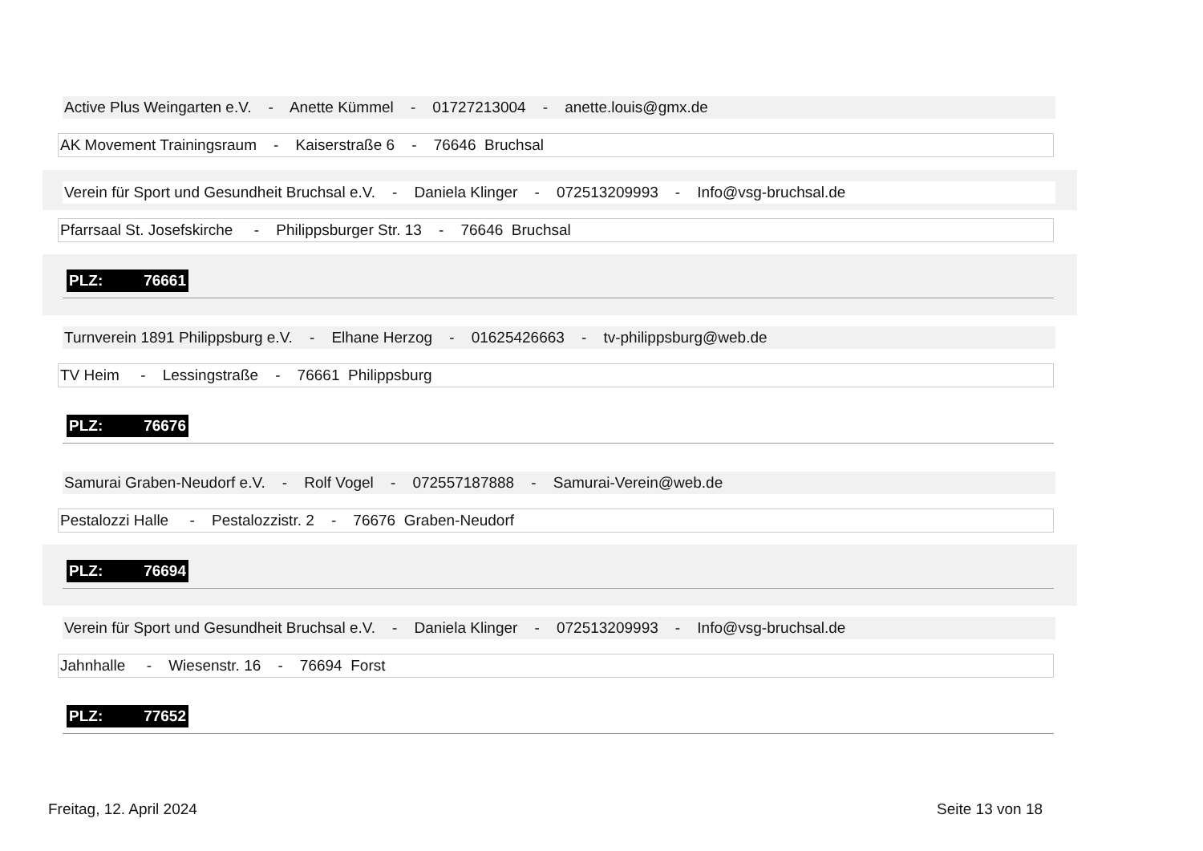Active Plus Weingarten e.V. - Anette Kümmel - 01727213004 - anette.louis@gmx.de
AK Movement Trainingsraum - Kaiserstraße 6 - 76646 Bruchsal
Verein für Sport und Gesundheit Bruchsal e.V. - Daniela Klinger - 072513209993 - Info@vsg-bruchsal.de
Pfarrsaal St. Josefskirche - Philippsburger Str. 13 - 76646 Bruchsal
PLZ: 76661
Turnverein 1891 Philippsburg e.V. - Elhane Herzog - 01625426663 - tv-philippsburg@web.de
TV Heim - Lessingstraße - 76661 Philippsburg
PLZ: 76676
Samurai Graben-Neudorf e.V. - Rolf Vogel - 072557187888 - Samurai-Verein@web.de
Pestalozzi Halle - Pestalozzistr. 2 - 76676 Graben-Neudorf
PLZ: 76694
Verein für Sport und Gesundheit Bruchsal e.V. - Daniela Klinger - 072513209993 - Info@vsg-bruchsal.de
Jahnhalle - Wiesenstr. 16 - 76694 Forst
PLZ: 77652
Freitag, 12. April 2024 Seite 13 von 18